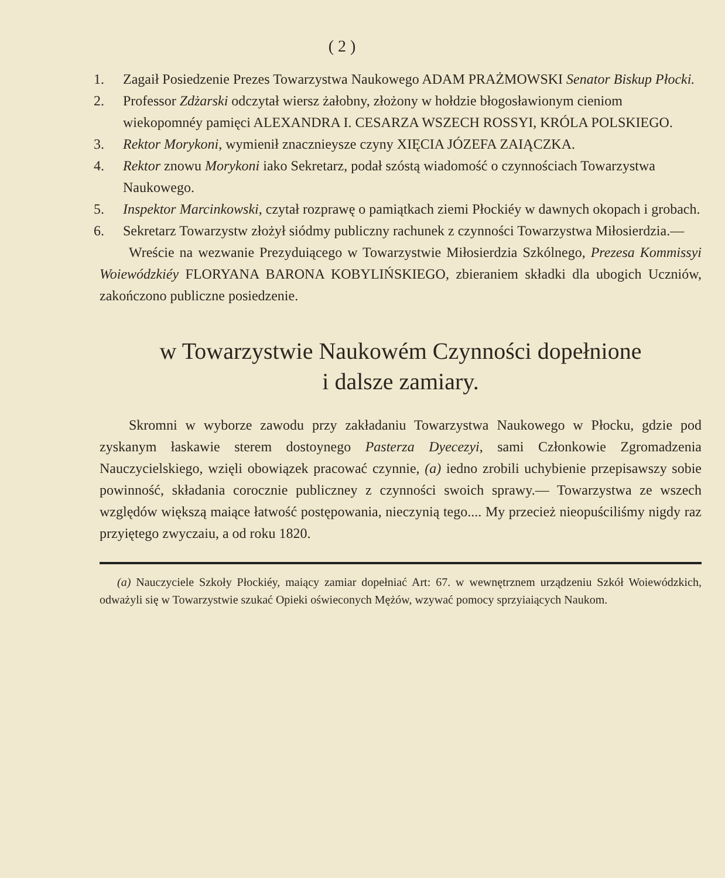( 2 )
1. Zagaił Posiedzenie Prezes Towarzystwa Naukowego ADAM PRAŻMOWSKI Senator Biskup Płocki.
2. Professor Zdżarski odczytał wiersz żałobny, złożony w hołdzie błogosławionym cieniom wiekopomnéy pamięci ALEXANDRA I. CESARZA WSZECH ROSSYI, KRÓLA POLSKIEGO.
3. Rektor Morykoni, wymienił znacznieysze czyny XIĘCIA JÓZEFA ZAIĄCZKA.
4. Rektor znowu Morykoni iako Sekretarz, podał szóstą wiadomość o czynnościach Towarzystwa Naukowego.
5. Inspektor Marcinkowski, czytał rozprawę o pamiątkach ziemi Płockiéy w dawnych okopach i grobach.
6. Sekretarz Towarzystw złożył siódmy publiczny rachunek z czynności Towarzystwa Miłosierdzia.—
Wreście na wezwanie Prezyduiącego w Towarzystwie Miłosierdzia Szkólnego, Prezesa Kommissyi Woiewódzkiéy FLORYANA BARONA KOBYLIŃSKIEGO, zbieraniem składki dla ubogich Uczniów, zakończono publiczne posiedzenie.
w Towarzystwie Naukowém Czynności dopełnione
i dalsze zamiary.
Skromni w wyborze zawodu przy zakładaniu Towarzystwa Naukowego w Płocku, gdzie pod zyskanym łaskawie sterem dostoynego Pasterza Dyecezyi, sami Członkowie Zgromadzenia Nauczycielskiego, wzięli obowiązek pracować czynnie, (a) iedno zrobili uchybienie przepisawszy sobie powinność, składania corocznie publiczney z czynności swoich sprawy.— Towarzystwa ze wszech względów większą maiące łatwość postępowania, nieczynią tego.... My przecież nieopuściliśmy nigdy raz przyiętego zwyczaiu, a od roku 1820.
(a) Nauczyciele Szkoły Płockiéy, maiący zamiar dopełniać Art: 67. w wewnętrznem urządzeniu Szkół Woiewódzkich, odważyli się w Towarzystwie szukać Opieki oświeconych Mężów, wzywać pomocy sprzyiaiących Naukom.